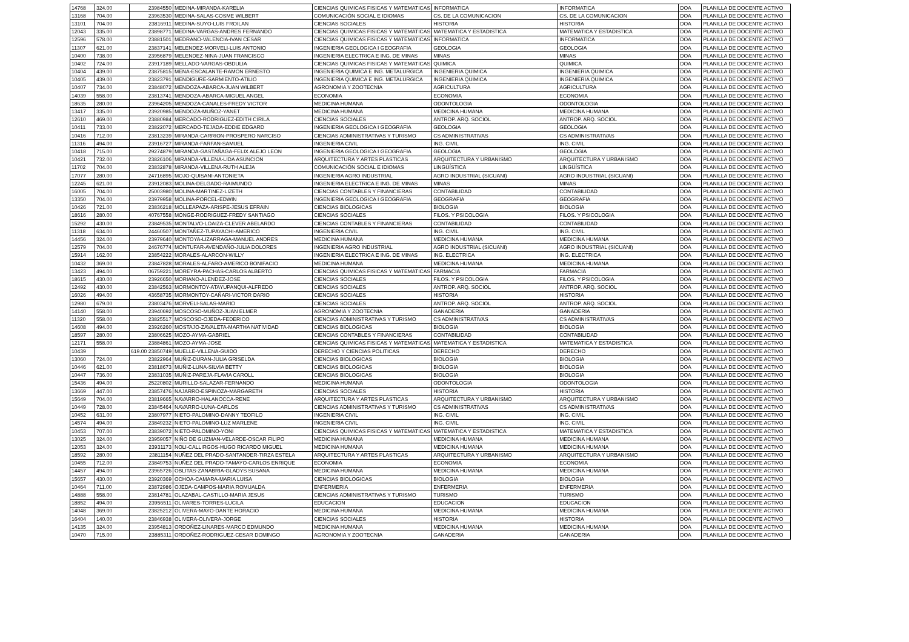| 14768 | 324.00 | 23984550 | MEDINA-MIRANDA-KARELIA | CIENCIAS QUIMICAS FISICAS Y MATEMATICAS | INFORMATICA | INFORMATICA | DOA | PLANILLA DE DOCENTE ACTIVO |
| 13168 | 704.00 | 23963530 | MEDINA-SALAS-COSME WILBERT | COMUNICACIÓN SOCIAL E IDIOMAS | CS. DE LA COMUNICACION | CS. DE LA COMUNICACION | DOA | PLANILLA DE DOCENTE ACTIVO |
| 13101 | 704.00 | 23816911 | MEDINA-SUYO-LUIS FROILAN | CIENCIAS SOCIALES | HISTORIA | HISTORIA | DOA | PLANILLA DE DOCENTE ACTIVO |
| 12043 | 335.00 | 23898771 | MEDINA-VARGAS-ANDRES FERNANDO | CIENCIAS QUIMICAS FISICAS Y MATEMATICAS | MATEMATICA Y ESTADISTICA | MATEMATICA Y ESTADISTICA | DOA | PLANILLA DE DOCENTE ACTIVO |
| 12596 | 578.00 | 23881501 | MEDRANO-VALENCIA-IVAN CESAR | CIENCIAS QUIMICAS FISICAS Y MATEMATICAS | INFORMATICA | INFORMATICA | DOA | PLANILLA DE DOCENTE ACTIVO |
| 11307 | 621.00 | 23837141 | MELENDEZ-MORVELI-LUIS ANTONIO | INGENIERIA GEOLOGICA I GEOGRAFIA | GEOLOGIA | GEOLOGIA | DOA | PLANILLA DE DOCENTE ACTIVO |
| 10400 | 738.00 | 23956879 | MELENDEZ-NINA-JUAN FRANCISCO | INGENIERIA ELECTRICA E ING. DE MINAS | MINAS | MINAS | DOA | PLANILLA DE DOCENTE ACTIVO |
| 10402 | 724.00 | 23917189 | MELLADO-VARGAS-OBDULIA | CIENCIAS QUIMICAS FISICAS Y MATEMATICAS | QUIMICA | QUIMICA | DOA | PLANILLA DE DOCENTE ACTIVO |
| 10404 | 439.00 | 23875815 | MENA-ESCALANTE-RAMON ERNESTO | INGENIERIA QUIMICA E ING. METALURGICA | INGENIERIA QUIMICA | INGENIERIA QUIMICA | DOA | PLANILLA DE DOCENTE ACTIVO |
| 10405 | 439.00 | 23823791 | MENDIGURE-SARMIENTO-ATILIO | INGENIERIA QUIMICA E ING. METALURGICA | INGENIERIA QUIMICA | INGENIERIA QUIMICA | DOA | PLANILLA DE DOCENTE ACTIVO |
| 10407 | 734.00 | 23848072 | MENDOZA-ABARCA-JUAN WILBERT | AGRONOMIA Y ZOOTECNIA | AGRICULTURA | AGRICULTURA | DOA | PLANILLA DE DOCENTE ACTIVO |
| 14039 | 558.00 | 23813741 | MENDOZA-ABARCA-MIGUEL ANGEL | ECONOMIA | ECONOMIA | ECONOMIA | DOA | PLANILLA DE DOCENTE ACTIVO |
| 18635 | 280.00 | 23964205 | MENDOZA-CANALES-FREDY VICTOR | MEDICINA HUMANA | ODONTOLOGIA | ODONTOLOGIA | DOA | PLANILLA DE DOCENTE ACTIVO |
| 13417 | 335.00 | 23920985 | MENDOZA-MUÑOZ-YANET | MEDICINA HUMANA | MEDICINA HUMANA | MEDICINA HUMANA | DOA | PLANILLA DE DOCENTE ACTIVO |
| 12610 | 469.00 | 23880984 | MERCADO-RODRIGUEZ-EDITH CIRILA | CIENCIAS SOCIALES | ANTROP. ARQ. SOCIOL | ANTROP. ARQ. SOCIOL | DOA | PLANILLA DE DOCENTE ACTIVO |
| 10411 | 733.00 | 23822072 | MERCADO-TEJADA-EDDIE EDGARD | INGENIERIA GEOLOGICA I GEOGRAFIA | GEOLOGIA | GEOLOGIA | DOA | PLANILLA DE DOCENTE ACTIVO |
| 10416 | 712.00 | 23813239 | MIRANDA-CARRION-PROSPERO NARCISO | CIENCIAS ADMINISTRATIVAS Y TURISMO | CS ADMINISTRATIVAS | CS ADMINISTRATIVAS | DOA | PLANILLA DE DOCENTE ACTIVO |
| 11316 | 494.00 | 23916727 | MIRANDA-FARFAN-SAMUEL | INGENIERIA CIVIL | ING. CIVIL | ING. CIVIL | DOA | PLANILLA DE DOCENTE ACTIVO |
| 10418 | 715.00 | 29274879 | MIRANDA-GASTAÑAGA-FELIX ALEJO LEON | INGENIERIA GEOLOGICA I GEOGRAFIA | GEOLOGIA | GEOLOGIA | DOA | PLANILLA DE DOCENTE ACTIVO |
| 10421 | 732.00 | 23826106 | MIRANDA-VILLENA-LIDA ASUNCION | ARQUITECTURA Y ARTES PLASTICAS | ARQUITECTURA Y URBANISMO | ARQUITECTURA Y URBANISMO | DOA | PLANILLA DE DOCENTE ACTIVO |
| 11702 | 704.00 | 23832878 | MIRANDA-VILLENA-RUTH ALEJA | COMUNICACIÓN SOCIAL E IDIOMAS | LINGÜÍSTICA | LINGÜÍSTICA | DOA | PLANILLA DE DOCENTE ACTIVO |
| 17077 | 280.00 | 24716895 | MOJO-QUISANI-ANTONIETA | INGENIERIA AGRO INDUSTRIAL | AGRO INDUSTRIAL (SICUANI) | AGRO INDUSTRIAL (SICUANI) | DOA | PLANILLA DE DOCENTE ACTIVO |
| 12245 | 621.00 | 23912083 | MOLINA-DELGADO-RAIMUNDO | INGENIERIA ELECTRICA E ING. DE MINAS | MINAS | MINAS | DOA | PLANILLA DE DOCENTE ACTIVO |
| 16005 | 704.00 | 25003980 | MOLINA-MARTINEZ-LIZETH | CIENCIAS CONTABLES Y FINANCIERAS | CONTABILIDAD | CONTABILIDAD | DOA | PLANILLA DE DOCENTE ACTIVO |
| 13350 | 704.00 | 23979958 | MOLINA-PORCEL-EDWIN | INGENIERIA GEOLOGICA I GEOGRAFIA | GEOGRAFIA | GEOGRAFIA | DOA | PLANILLA DE DOCENTE ACTIVO |
| 10426 | 721.00 | 23836218 | MOLLEAPAZA-ARISPE-JESUS EFRAIN | CIENCIAS BIOLOGICAS | BIOLOGIA | BIOLOGIA | DOA | PLANILLA DE DOCENTE ACTIVO |
| 18616 | 280.00 | 40767558 | MONGE-RODRIGUEZ-FREDY SANTIAGO | CIENCIAS SOCIALES | FILOS. Y PSICOLOGIA | FILOS. Y PSICOLOGIA | DOA | PLANILLA DE DOCENTE ACTIVO |
| 15292 | 430.00 | 23849535 | MONTALVO-LOAIZA-CLEVER ABELARDO | CIENCIAS CONTABLES Y FINANCIERAS | CONTABILIDAD | CONTABILIDAD | DOA | PLANILLA DE DOCENTE ACTIVO |
| 11318 | 634.00 | 24460507 | MONTAÑEZ-TUPAYACHI-AMERICO | INGENIERIA CIVIL | ING. CIVIL | ING. CIVIL | DOA | PLANILLA DE DOCENTE ACTIVO |
| 14456 | 324.00 | 23979640 | MONTOYA-LIZARRAGA-MANUEL ANDRES | MEDICINA HUMANA | MEDICINA HUMANA | MEDICINA HUMANA | DOA | PLANILLA DE DOCENTE ACTIVO |
| 12579 | 704.00 | 24676774 | MONTUFAR-AVENDAÑO-JULIA DOLORES | INGENIERIA AGRO INDUSTRIAL | AGRO INDUSTRIAL (SICUANI) | AGRO INDUSTRIAL (SICUANI) | DOA | PLANILLA DE DOCENTE ACTIVO |
| 15914 | 162.00 | 23854222 | MORALES-ALARCON-WILLY | INGENIERIA ELECTRICA E ING. DE MINAS | ING. ELECTRICA | ING. ELECTRICA | DOA | PLANILLA DE DOCENTE ACTIVO |
| 10432 | 369.00 | 23847828 | MORALES-ALFARO-AMERICO BONIFACIO | MEDICINA HUMANA | MEDICINA HUMANA | MEDICINA HUMANA | DOA | PLANILLA DE DOCENTE ACTIVO |
| 13423 | 494.00 | 06759221 | MOREYRA-PACHAS-CARLOS ALBERTO | CIENCIAS QUIMICAS FISICAS Y MATEMATICAS | FARMACIA | FARMACIA | DOA | PLANILLA DE DOCENTE ACTIVO |
| 18615 | 430.00 | 23926650 | MORIANO-ALENDEZ-JOSE | CIENCIAS SOCIALES | FILOS. Y PSICOLOGIA | FILOS. Y PSICOLOGIA | DOA | PLANILLA DE DOCENTE ACTIVO |
| 12492 | 430.00 | 23842563 | MORMONTOY-ATAYUPANQUI-ALFREDO | CIENCIAS SOCIALES | ANTROP. ARQ. SOCIOL | ANTROP. ARQ. SOCIOL | DOA | PLANILLA DE DOCENTE ACTIVO |
| 16026 | 494.00 | 43658735 | MORMONTOY-CAÑARI-VICTOR DARIO | CIENCIAS SOCIALES | HISTORIA | HISTORIA | DOA | PLANILLA DE DOCENTE ACTIVO |
| 12980 | 679.00 | 23803476 | MORVELI-SALAS-MARIO | CIENCIAS SOCIALES | ANTROP. ARQ. SOCIOL | ANTROP. ARQ. SOCIOL | DOA | PLANILLA DE DOCENTE ACTIVO |
| 14140 | 558.00 | 23940692 | MOSCOSO-MUÑOZ-JUAN ELMER | AGRONOMIA Y ZOOTECNIA | GANADERIA | GANADERIA | DOA | PLANILLA DE DOCENTE ACTIVO |
| 11320 | 558.00 | 23825517 | MOSCOSO-OJEDA-FEDERICO | CIENCIAS ADMINISTRATIVAS Y TURISMO | CS ADMINISTRATIVAS | CS ADMINISTRATIVAS | DOA | PLANILLA DE DOCENTE ACTIVO |
| 14608 | 494.00 | 23926260 | MOSTAJO-ZAVALETA-MARTHA NATIVIDAD | CIENCIAS BIOLOGICAS | BIOLOGIA | BIOLOGIA | DOA | PLANILLA DE DOCENTE ACTIVO |
| 18597 | 280.00 | 23806625 | MOZO-AYMA-GABRIEL | CIENCIAS CONTABLES Y FINANCIERAS | CONTABILIDAD | CONTABILIDAD | DOA | PLANILLA DE DOCENTE ACTIVO |
| 12171 | 558.00 | 23884861 | MOZO-AYMA-JOSE | CIENCIAS QUIMICAS FISICAS Y MATEMATICAS | MATEMATICA Y ESTADISTICA | MATEMATICA Y ESTADISTICA | DOA | PLANILLA DE DOCENTE ACTIVO |
| 10439 | | 619.00 23850749 | MUELLE-VILLENA-GUIDO | DERECHO Y CIENCIAS POLITICAS | DERECHO | DERECHO | DOA | PLANILLA DE DOCENTE ACTIVO |
| 13060 | 724.00 | 23822964 | MUÑIZ-DURAN-JULIA GRISELDA | CIENCIAS BIOLOGICAS | BIOLOGIA | BIOLOGIA | DOA | PLANILLA DE DOCENTE ACTIVO |
| 10446 | 621.00 | 23818673 | MUÑIZ-LUNA-SILVIA BETTY | CIENCIAS BIOLOGICAS | BIOLOGIA | BIOLOGIA | DOA | PLANILLA DE DOCENTE ACTIVO |
| 10447 | 736.00 | 23831035 | MUÑIZ-PAREJA-FLAVIA CAROLL | CIENCIAS BIOLOGICAS | BIOLOGIA | BIOLOGIA | DOA | PLANILLA DE DOCENTE ACTIVO |
| 15436 | 494.00 | 25220802 | MURILLO-SALAZAR-FERNANDO | MEDICINA HUMANA | ODONTOLOGIA | ODONTOLOGIA | DOA | PLANILLA DE DOCENTE ACTIVO |
| 13669 | 447.00 | 23857476 | NAJARRO-ESPINOZA-MARGARETH | CIENCIAS SOCIALES | HISTORIA | HISTORIA | DOA | PLANILLA DE DOCENTE ACTIVO |
| 15649 | 704.00 | 23819665 | NAVARRO-HALANOCCA-RENE | ARQUITECTURA Y ARTES PLASTICAS | ARQUITECTURA Y URBANISMO | ARQUITECTURA Y URBANISMO | DOA | PLANILLA DE DOCENTE ACTIVO |
| 10449 | 728.00 | 23845464 | NAVARRO-LUNA-CARLOS | CIENCIAS ADMINISTRATIVAS Y TURISMO | CS ADMINISTRATIVAS | CS ADMINISTRATIVAS | DOA | PLANILLA DE DOCENTE ACTIVO |
| 10452 | 631.00 | 23807977 | NIETO-PALOMINO-DANNY TEOFILO | INGENIERIA CIVIL | ING. CIVIL | ING. CIVIL | DOA | PLANILLA DE DOCENTE ACTIVO |
| 14574 | 494.00 | 23849232 | NIETO-PALOMINO-LUZ MARLENE | INGENIERIA CIVIL | ING. CIVIL | ING. CIVIL | DOA | PLANILLA DE DOCENTE ACTIVO |
| 10453 | 707.00 | 23839072 | NIETO-PALOMINO-YONI | CIENCIAS QUIMICAS FISICAS Y MATEMATICAS | MATEMATICA Y ESTADISTICA | MATEMATICA Y ESTADISTICA | DOA | PLANILLA DE DOCENTE ACTIVO |
| 13025 | 324.00 | 23959057 | NIÑO DE GUZMAN-VELARDE-OSCAR FILIPO | MEDICINA HUMANA | MEDICINA HUMANA | MEDICINA HUMANA | DOA | PLANILLA DE DOCENTE ACTIVO |
| 12053 | 324.00 | 23931173 | NOLI-CALLIRGOS-HUGO RICARDO MIGUEL | MEDICINA HUMANA | MEDICINA HUMANA | MEDICINA HUMANA | DOA | PLANILLA DE DOCENTE ACTIVO |
| 18592 | 280.00 | 23811154 | NUÑEZ DEL PRADO-SANTANDER-TIRZA ESTELA | ARQUITECTURA Y ARTES PLASTICAS | ARQUITECTURA Y URBANISMO | ARQUITECTURA Y URBANISMO | DOA | PLANILLA DE DOCENTE ACTIVO |
| 10455 | 712.00 | 23849753 | NUÑEZ DEL PRADO-TAMAYO-CARLOS ENRIQUE | ECONOMIA | ECONOMIA | ECONOMIA | DOA | PLANILLA DE DOCENTE ACTIVO |
| 14457 | 494.00 | 23965726 | OBLITAS-ZANABRIA-GLADYS SUSANA | MEDICINA HUMANA | MEDICINA HUMANA | MEDICINA HUMANA | DOA | PLANILLA DE DOCENTE ACTIVO |
| 15657 | 430.00 | 23920369 | OCHOA-CAMARA-MARIA LUISA | CIENCIAS BIOLOGICAS | BIOLOGIA | BIOLOGIA | DOA | PLANILLA DE DOCENTE ACTIVO |
| 10464 | 711.00 | 23872986 | OJEDA-CAMPOS-MARIA ROMUALDA | ENFERMERIA | ENFERMERIA | ENFERMERIA | DOA | PLANILLA DE DOCENTE ACTIVO |
| 14888 | 558.00 | 23814781 | OLAZABAL-CASTILLO-MARIA JESUS | CIENCIAS ADMINISTRATIVAS Y TURISMO | TURISMO | TURISMO | DOA | PLANILLA DE DOCENTE ACTIVO |
| 18852 | 494.00 | 23956511 | OLIVARES-TORRES-LUCILA | EDUCACION | EDUCACION | EDUCACION | DOA | PLANILLA DE DOCENTE ACTIVO |
| 14048 | 369.00 | 23825212 | OLIVERA-MAYO-DANTE HORACIO | MEDICINA HUMANA | MEDICINA HUMANA | MEDICINA HUMANA | DOA | PLANILLA DE DOCENTE ACTIVO |
| 16404 | 140.00 | 23846938 | OLIVERA-OLIVERA-JORGE | CIENCIAS SOCIALES | HISTORIA | HISTORIA | DOA | PLANILLA DE DOCENTE ACTIVO |
| 14135 | 324.00 | 23954813 | ORDOÑEZ-LINARES-MARCO EDMUNDO | MEDICINA HUMANA | MEDICINA HUMANA | MEDICINA HUMANA | DOA | PLANILLA DE DOCENTE ACTIVO |
| 10470 | 715.00 | 23885311 | ORDOÑEZ-RODRIGUEZ-CESAR DOMINGO | AGRONOMIA Y ZOOTECNIA | GANADERIA | GANADERIA | DOA | PLANILLA DE DOCENTE ACTIVO |